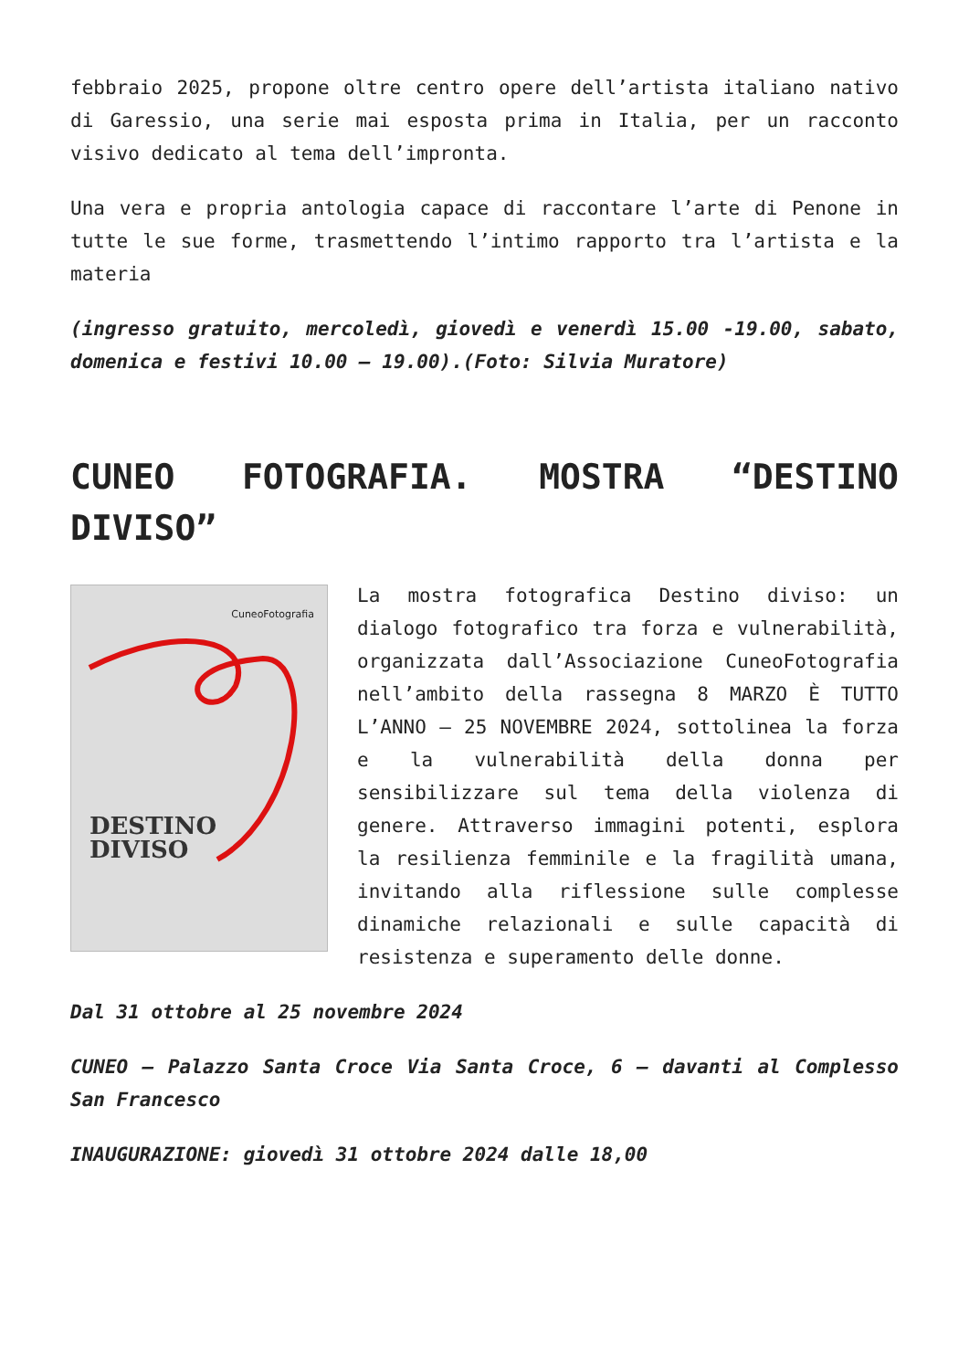febbraio 2025, propone oltre centro opere dell’artista italiano nativo di Garessio, una serie mai esposta prima in Italia, per un racconto visivo dedicato al tema dell’impronta.
Una vera e propria antologia capace di raccontare l’arte di Penone in tutte le sue forme, trasmettendo l’intimo rapporto tra l’artista e la materia
(ingresso gratuito, mercoledì, giovedì e venerdì 15.00 -19.00, sabato, domenica e festivi 10.00 – 19.00).(Foto: Silvia Muratore)
CUNEO FOTOGRAFIA. MOSTRA “DESTINO DIVISO”
CuneoFotografia
DESTINO
DIVISO
La mostra fotografica Destino diviso: un dialogo fotografico tra forza e vulnerabilità, organizzata dall’Associazione CuneoFotografia nell’ambito della rassegna 8 MARZO È TUTTO L’ANNO – 25 NOVEMBRE 2024, sottolinea la forza e la vulnerabilità della donna per sensibilizzare sul tema della violenza di genere. Attraverso immagini potenti, esplora la resilienza femminile e la fragilità umana, invitando alla riflessione sulle complesse dinamiche relazionali e sulle capacità di resistenza e superamento delle donne.
Dal 31 ottobre al 25 novembre 2024
CUNEO – Palazzo Santa Croce Via Santa Croce, 6 – davanti al Complesso San Francesco
INAUGURAZIONE: giovedì 31 ottobre 2024 dalle 18,00